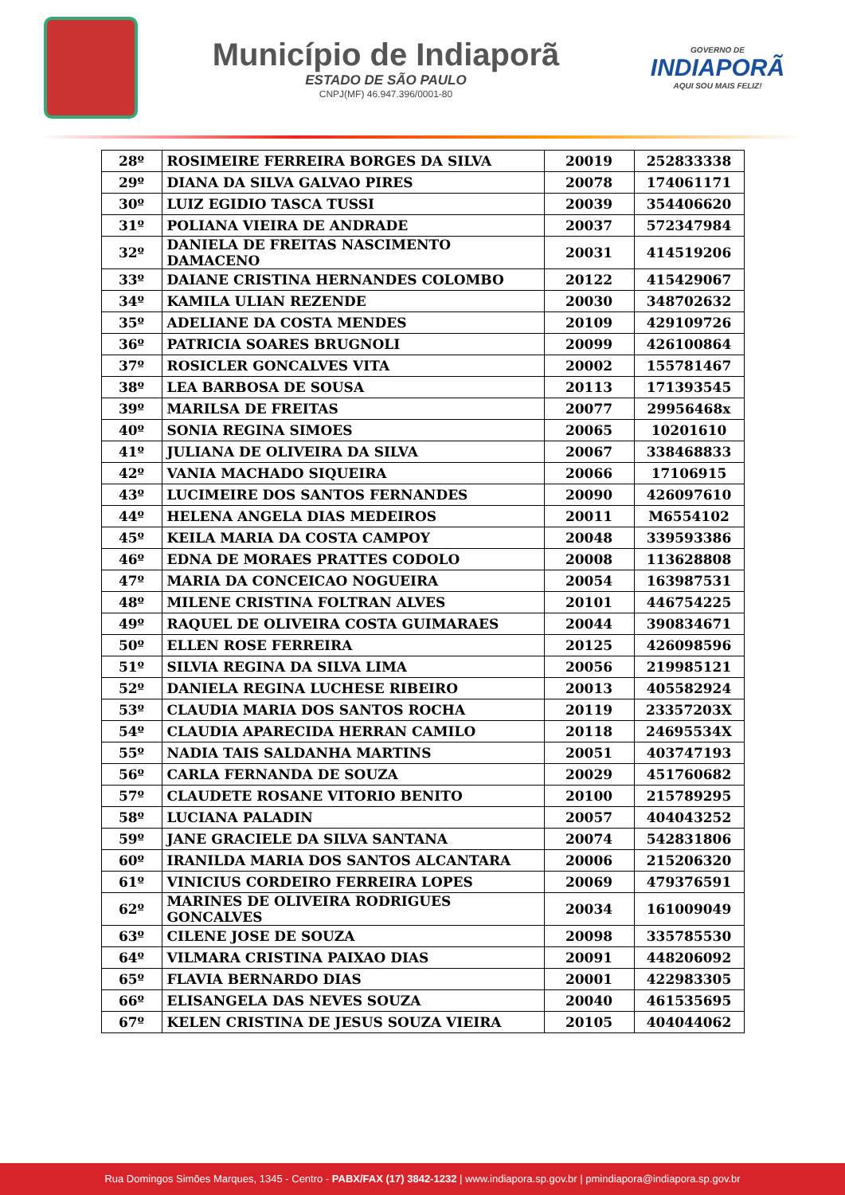Município de Indiaporã
ESTADO DE SÃO PAULO
CNPJ(MF) 46.947.396/0001-80
GOVERNO DE
INDIAPORÃ
AQUI SOU MAIS FELIZ!
| 28º | ROSIMEIRE FERREIRA BORGES DA SILVA | 20019 | 252833338 |
| 29º | DIANA DA SILVA GALVAO PIRES | 20078 | 174061171 |
| 30º | LUIZ EGIDIO TASCA TUSSI | 20039 | 354406620 |
| 31º | POLIANA VIEIRA DE ANDRADE | 20037 | 572347984 |
| 32º | DANIELA DE FREITAS NASCIMENTO DAMACENO | 20031 | 414519206 |
| 33º | DAIANE CRISTINA HERNANDES COLOMBO | 20122 | 415429067 |
| 34º | KAMILA ULIAN REZENDE | 20030 | 348702632 |
| 35º | ADELIANE DA COSTA MENDES | 20109 | 429109726 |
| 36º | PATRICIA SOARES BRUGNOLI | 20099 | 426100864 |
| 37º | ROSICLER GONCALVES VITA | 20002 | 155781467 |
| 38º | LEA BARBOSA DE SOUSA | 20113 | 171393545 |
| 39º | MARILSA DE FREITAS | 20077 | 29956468x |
| 40º | SONIA REGINA SIMOES | 20065 | 10201610 |
| 41º | JULIANA DE OLIVEIRA DA SILVA | 20067 | 338468833 |
| 42º | VANIA MACHADO SIQUEIRA | 20066 | 17106915 |
| 43º | LUCIMEIRE DOS SANTOS FERNANDES | 20090 | 426097610 |
| 44º | HELENA ANGELA DIAS MEDEIROS | 20011 | M6554102 |
| 45º | KEILA MARIA DA COSTA CAMPOY | 20048 | 339593386 |
| 46º | EDNA DE MORAES PRATTES CODOLO | 20008 | 113628808 |
| 47º | MARIA DA CONCEICAO NOGUEIRA | 20054 | 163987531 |
| 48º | MILENE CRISTINA FOLTRAN ALVES | 20101 | 446754225 |
| 49º | RAQUEL DE OLIVEIRA COSTA GUIMARAES | 20044 | 390834671 |
| 50º | ELLEN ROSE FERREIRA | 20125 | 426098596 |
| 51º | SILVIA REGINA DA SILVA LIMA | 20056 | 219985121 |
| 52º | DANIELA REGINA LUCHESE RIBEIRO | 20013 | 405582924 |
| 53º | CLAUDIA MARIA DOS SANTOS ROCHA | 20119 | 23357203X |
| 54º | CLAUDIA APARECIDA HERRAN CAMILO | 20118 | 24695534X |
| 55º | NADIA TAIS SALDANHA MARTINS | 20051 | 403747193 |
| 56º | CARLA FERNANDA DE SOUZA | 20029 | 451760682 |
| 57º | CLAUDETE ROSANE VITORIO BENITO | 20100 | 215789295 |
| 58º | LUCIANA PALADIN | 20057 | 404043252 |
| 59º | JANE GRACIELE DA SILVA SANTANA | 20074 | 542831806 |
| 60º | IRANILDA MARIA DOS SANTOS ALCANTARA | 20006 | 215206320 |
| 61º | VINICIUS CORDEIRO FERREIRA LOPES | 20069 | 479376591 |
| 62º | MARINES DE OLIVEIRA RODRIGUES GONCALVES | 20034 | 161009049 |
| 63º | CILENE JOSE DE SOUZA | 20098 | 335785530 |
| 64º | VILMARA CRISTINA PAIXAO DIAS | 20091 | 448206092 |
| 65º | FLAVIA BERNARDO DIAS | 20001 | 422983305 |
| 66º | ELISANGELA DAS NEVES SOUZA | 20040 | 461535695 |
| 67º | KELEN CRISTINA DE JESUS SOUZA VIEIRA | 20105 | 404044062 |
Rua Domingos Simões Marques, 1345 - Centro - PABX/FAX (17) 3842-1232 | www.indiapora.sp.gov.br | pmindiapora@indiapora.sp.gov.br